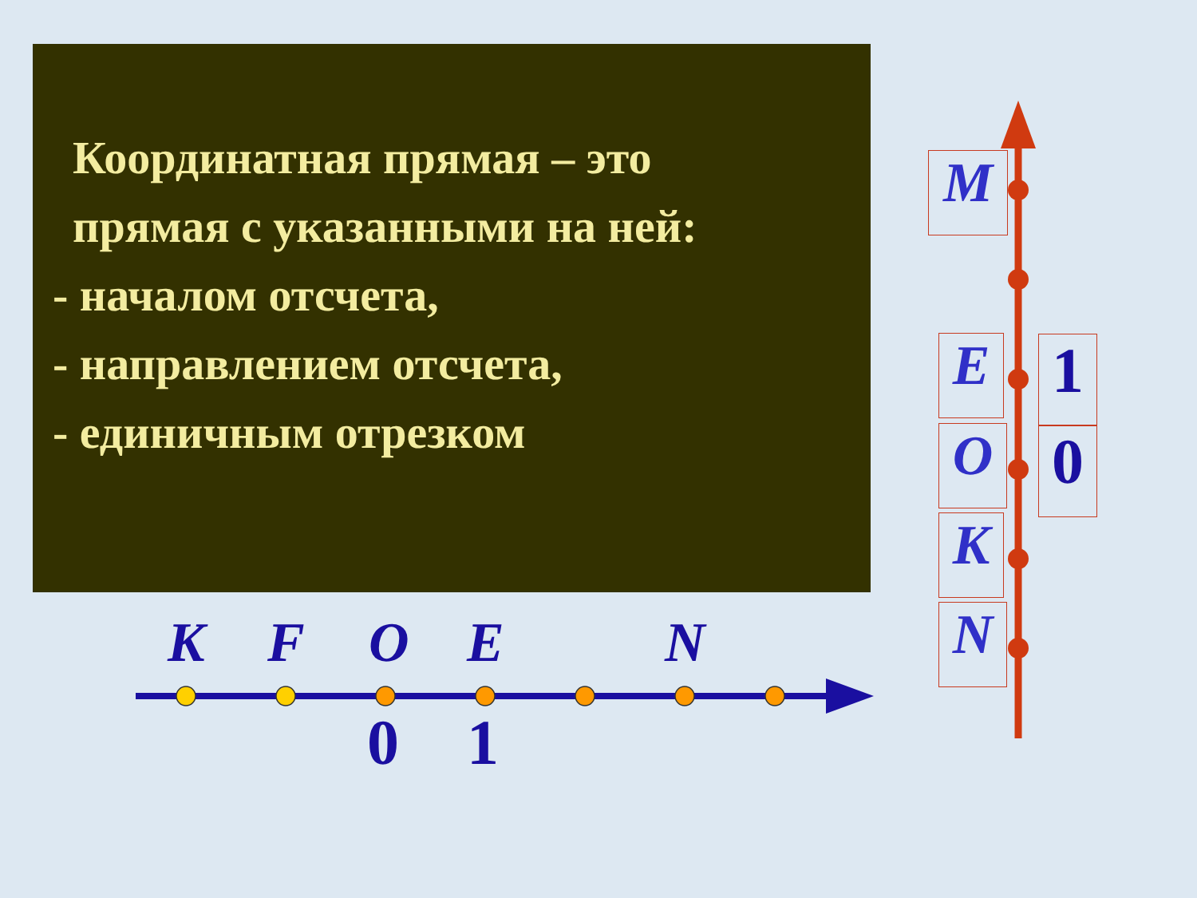Координатная прямая – это
прямая с указанными на ней:
- началом отсчета,
- направлением отсчета,
- единичным отрезком
K F O E N
0 1
M
E
O
K
N
1
0